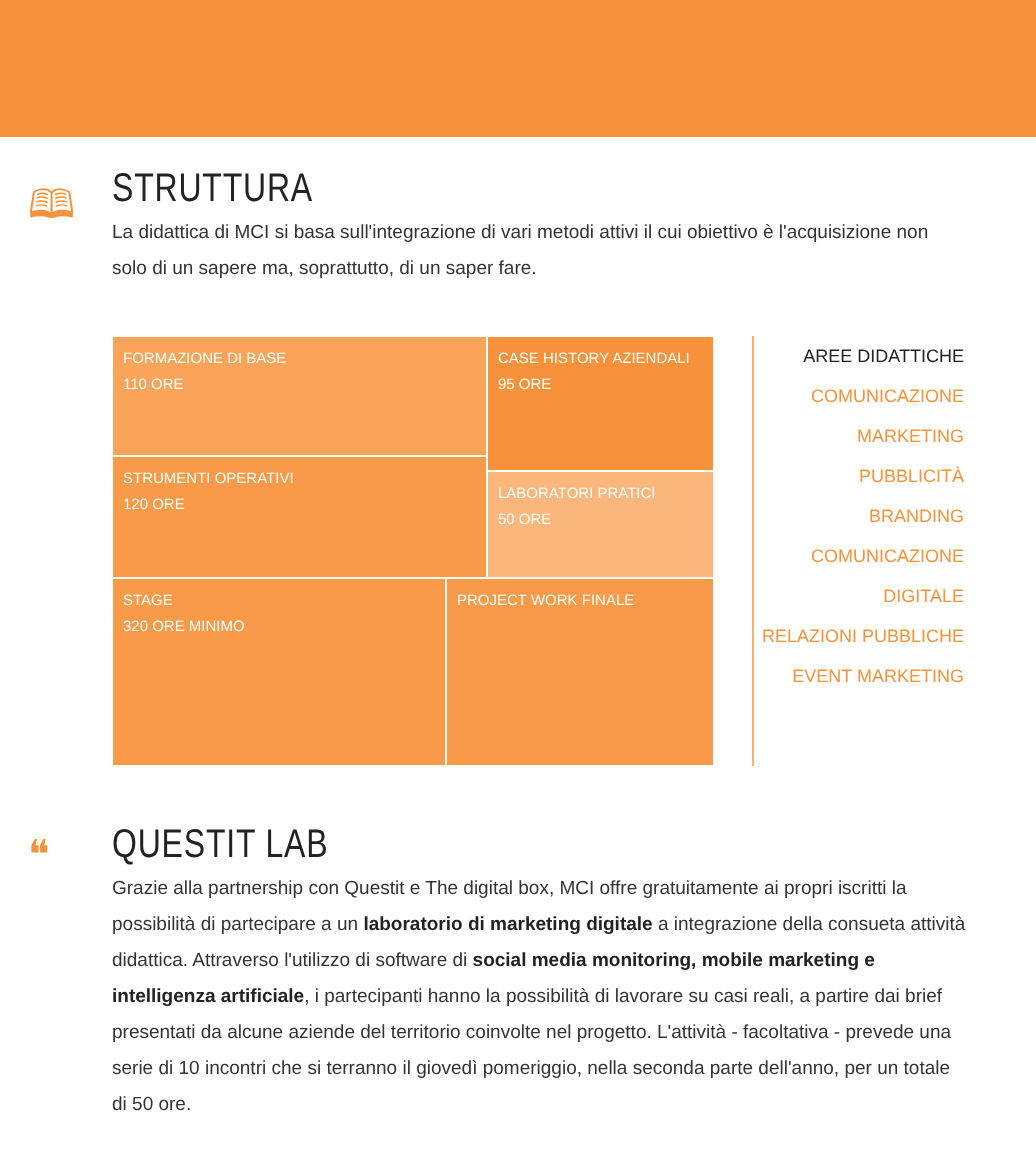🕮
STRUTTURA
La didattica di MCI si basa sull'integrazione di vari metodi attivi il cui obiettivo è l'acquisizione non solo di un sapere ma, soprattutto, di un saper fare.
FORMAZIONE DI BASE
110 ORE
CASE HISTORY AZIENDALI
95 ORE
STRUMENTI OPERATIVI
120 ORE
LABORATORI PRATICI
50 ORE
STAGE
320 ORE MINIMO
PROJECT WORK FINALE
AREE DIDATTICHE
COMUNICAZIONE
MARKETING
PUBBLICITÀ
BRANDING
COMUNICAZIONE DIGITALE
RELAZIONI PUBBLICHE
EVENT MARKETING
❝
QUESTIT LAB
Grazie alla partnership con Questit e The digital box, MCI offre gratuitamente ai propri iscritti la possibilità di partecipare a un laboratorio di marketing digitale a integrazione della consueta attività didattica. Attraverso l'utilizzo di software di social media monitoring, mobile marketing e intelligenza artificiale, i partecipanti hanno la possibilità di lavorare su casi reali, a partire dai brief presentati da alcune aziende del territorio coinvolte nel progetto. L'attività - facoltativa - prevede una serie di 10 incontri che si terranno il giovedì pomeriggio, nella seconda parte dell'anno, per un totale di 50 ore.